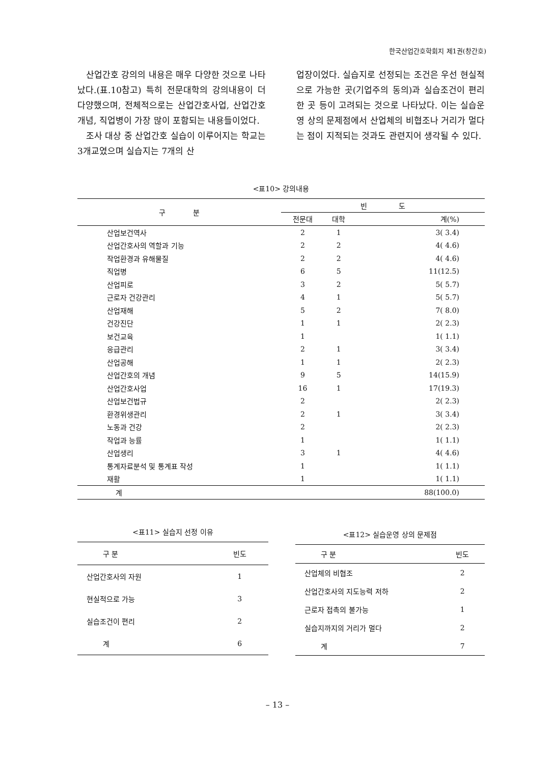한국산업간호학회지 제1권(창간호)
산업간호 강의의 내용은 매우 다양한 것으로 나타났다.(표.10참고) 특히 전문대학의 강의내용이 더 다양했으며, 전체적으로는 산업간호사업, 산업간호개념, 직업병이 가장 많이 포함되는 내용들이었다.
조사 대상 중 산업간호 실습이 이루어지는 학교는 3개교였으며 실습지는 7개의 산
업장이었다. 실습지로 선정되는 조건은 우선 현실적으로 가능한 곳(기업주의 동의)과 실습조건이 편리한 곳 등이 고려되는 것으로 나타났다. 이는 실습운영 상의 문제점에서 산업체의 비협조나 거리가 멀다는 점이 지적되는 것과도 관련지어 생각될 수 있다.
<표10> 강의내용
| 구 분 | 빈 도 | | |
| | 전문대 | 대학 | 계(%) |
| 산업보건역사 | 2 | 1 | 3( 3.4) |
| 산업간호사의 역할과 기능 | 2 | 2 | 4( 4.6) |
| 작업환경과 유해물질 | 2 | 2 | 4( 4.6) |
| 직업병 | 6 | 5 | 11(12.5) |
| 산업피로 | 3 | 2 | 5( 5.7) |
| 근로자 건강관리 | 4 | 1 | 5( 5.7) |
| 산업재해 | 5 | 2 | 7( 8.0) |
| 건강진단 | 1 | 1 | 2( 2.3) |
| 보건교육 | 1 | | 1( 1.1) |
| 응급관리 | 2 | 1 | 3( 3.4) |
| 산업공해 | 1 | 1 | 2( 2.3) |
| 산업간호의 개념 | 9 | 5 | 14(15.9) |
| 산업간호사업 | 16 | 1 | 17(19.3) |
| 산업보건법규 | 2 | | 2( 2.3) |
| 환경위생관리 | 2 | 1 | 3( 3.4) |
| 노동과 건강 | 2 | | 2( 2.3) |
| 작업과 능률 | 1 | | 1( 1.1) |
| 산업생리 | 3 | 1 | 4( 4.6) |
| 통계자료분석 및 통계표 작성 | 1 | | 1( 1.1) |
| 재활 | 1 | | 1( 1.1) |
| 계 | | | 88(100.0) |
<표11> 실습지 선정 이유
| 구 분 | 빈도 |
| --- | --- |
| 산업간호사의 자원 | 1 |
| 현실적으로 가능 | 3 |
| 실습조건이 편리 | 2 |
| 계 | 6 |
<표12> 실습운영 상의 문제점
| 구 분 | 빈도 |
| --- | --- |
| 산업체의 비협조 | 2 |
| 산업간호사의 지도능력 저하 | 2 |
| 근로자 접촉의 불가능 | 1 |
| 실습지까지의 거리가 멀다 | 2 |
| 계 | 7 |
– 13 –